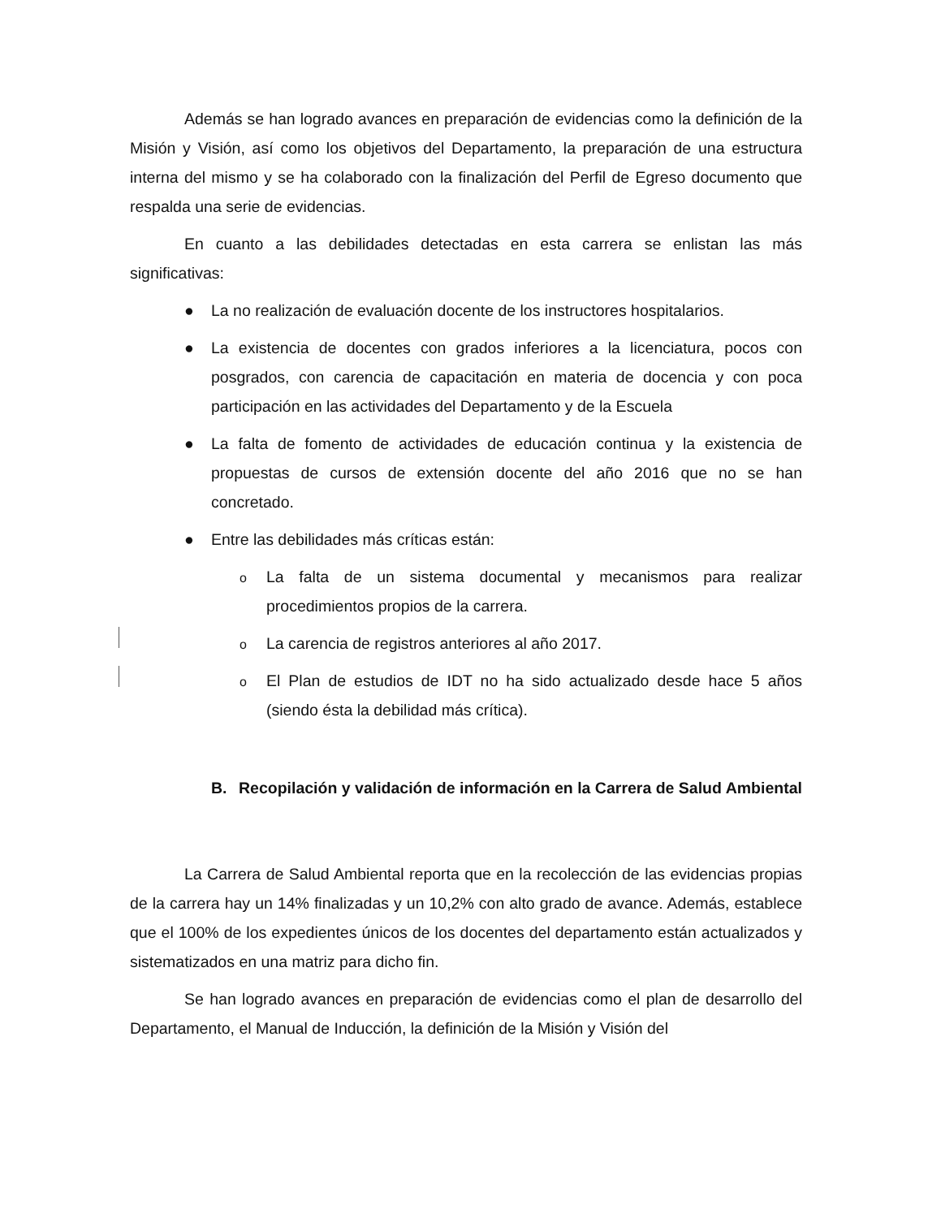Además se han logrado avances en preparación de evidencias como la definición de la Misión y Visión, así como los objetivos del Departamento, la preparación de una estructura interna del mismo y se ha colaborado con la finalización del Perfil de Egreso documento que respalda una serie de evidencias.
En cuanto a las debilidades detectadas en esta carrera se enlistan las más significativas:
● La no realización de evaluación docente de los instructores hospitalarios.
● La existencia de docentes con grados inferiores a la licenciatura, pocos con posgrados, con carencia de capacitación en materia de docencia y con poca participación en las actividades del Departamento y de la Escuela
● La falta de fomento de actividades de educación continua y la existencia de propuestas de cursos de extensión docente del año 2016 que no se han concretado.
● Entre las debilidades más críticas están:
o La falta de un sistema documental y mecanismos para realizar procedimientos propios de la carrera.
o La carencia de registros anteriores al año 2017.
o El Plan de estudios de IDT no ha sido actualizado desde hace 5 años (siendo ésta la debilidad más crítica).
B. Recopilación y validación de información en la Carrera de Salud Ambiental
La Carrera de Salud Ambiental reporta que en la recolección de las evidencias propias de la carrera hay un 14% finalizadas y un 10,2% con alto grado de avance. Además, establece que el 100% de los expedientes únicos de los docentes del departamento están actualizados y sistematizados en una matriz para dicho fin.
Se han logrado avances en preparación de evidencias como el plan de desarrollo del Departamento, el Manual de Inducción, la definición de la Misión y Visión del